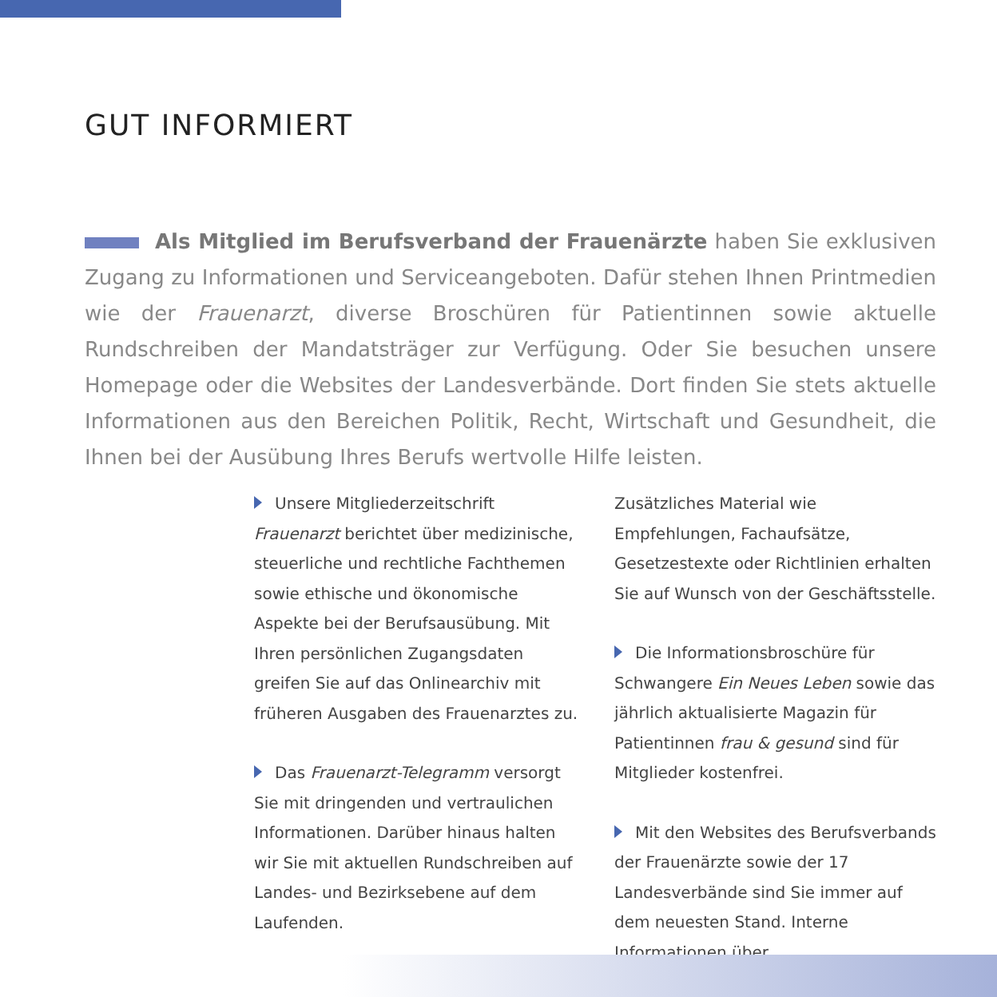GUT INFORMIERT
Als Mitglied im Berufsverband der Frauenärzte haben Sie exklusiven Zugang zu Informationen und Serviceangeboten. Dafür stehen Ihnen Printmedien wie der Frauenarzt, diverse Broschüren für Patientinnen sowie aktuelle Rundschreiben der Mandatsträger zur Verfügung. Oder Sie besuchen unsere Homepage oder die Websites der Landesverbände. Dort finden Sie stets aktuelle Informationen aus den Bereichen Politik, Recht, Wirtschaft und Gesundheit, die Ihnen bei der Ausübung Ihres Berufs wertvolle Hilfe leisten.
Unsere Mitgliederzeitschrift Frauenarzt berichtet über medizinische, steuerliche und rechtliche Fachthemen sowie ethische und ökonomische Aspekte bei der Berufsausübung. Mit Ihren persönlichen Zugangsdaten greifen Sie auf das Onlinearchiv mit früheren Ausgaben des Frauenarztes zu.
Das Frauenarzt-Telegramm versorgt Sie mit dringenden und vertraulichen Informationen. Darüber hinaus halten wir Sie mit aktuellen Rundschreiben auf Landes- und Bezirksebene auf dem Laufenden.
Zusätzliches Material wie Empfehlungen, Fachaufsätze, Gesetzestexte oder Richtlinien erhalten Sie auf Wunsch von der Geschäftsstelle.
Die Informationsbroschüre für Schwangere Ein Neues Leben sowie das jährlich aktualisierte Magazin für Patientinnen frau & gesund sind für Mitglieder kostenfrei.
Mit den Websites des Berufsverbands der Frauenärzte sowie der 17 Landesverbände sind Sie immer auf dem neuesten Stand. Interne Informationen über